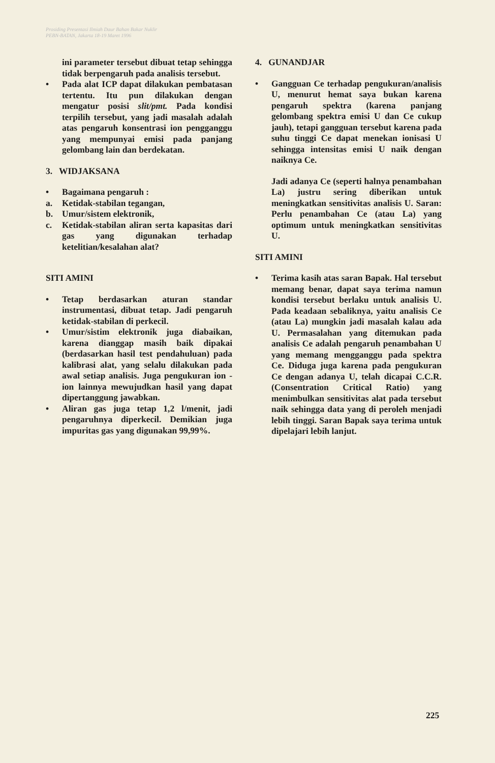Prosiding Presentasi Ilmiah Daur Bahan Bakar Nuklir
PEBN-BATAN, Jakarta 18-19 Maret 1996
ini parameter tersebut dibuat tetap sehingga tidak berpengaruh pada analisis tersebut.
• Pada alat ICP dapat dilakukan pembatasan tertentu. Itu pun dilakukan dengan mengatur posisi slit/pmt. Pada kondisi terpilih tersebut, yang jadi masalah adalah atas pengaruh konsentrasi ion pengganggu yang mempunyai emisi pada panjang gelombang lain dan berdekatan.
3. WIDJAKSANA
• Bagaimana pengaruh :
a. Ketidak-stabilan tegangan,
b. Umur/sistem elektronik,
c. Ketidak-stabilan aliran serta kapasitas dari gas yang digunakan terhadap ketelitian/kesalahan alat?
SITI AMINI
• Tetap berdasarkan aturan standar instrumentasi, dibuat tetap. Jadi pengaruh ketidak-stabilan di perkecil.
• Umur/sistim elektronik juga diabaikan, karena dianggap masih baik dipakai (berdasarkan hasil test pendahuluan) pada kalibrasi alat, yang selalu dilakukan pada awal setiap analisis. Juga pengukuran ion - ion lainnya mewujudkan hasil yang dapat dipertanggung jawabkan.
• Aliran gas juga tetap 1,2 l/menit, jadi pengaruhnya diperkecil. Demikian juga impuritas gas yang digunakan 99,99%.
4. GUNANDJAR
• Gangguan Ce terhadap pengukuran/analisis U, menurut hemat saya bukan karena pengaruh spektra (karena panjang gelombang spektra emisi U dan Ce cukup jauh), tetapi gangguan tersebut karena pada suhu tinggi Ce dapat menekan ionisasi U sehingga intensitas emisi U naik dengan naiknya Ce.
Jadi adanya Ce (seperti halnya penambahan La) justru sering diberikan untuk meningkatkan sensitivitas analisis U. Saran: Perlu penambahan Ce (atau La) yang optimum untuk meningkatkan sensitivitas U.
SITI AMINI
• Terima kasih atas saran Bapak. Hal tersebut memang benar, dapat saya terima namun kondisi tersebut berlaku untuk analisis U. Pada keadaan sebaliknya, yaitu analisis Ce (atau La) mungkin jadi masalah kalau ada U. Permasalahan yang ditemukan pada analisis Ce adalah pengaruh penambahan U yang memang mengganggu pada spektra Ce. Diduga juga karena pada pengukuran Ce dengan adanya U, telah dicapai C.C.R. (Consentration Critical Ratio) yang menimbulkan sensitivitas alat pada tersebut naik sehingga data yang di peroleh menjadi lebih tinggi. Saran Bapak saya terima untuk dipelajari lebih lanjut.
225